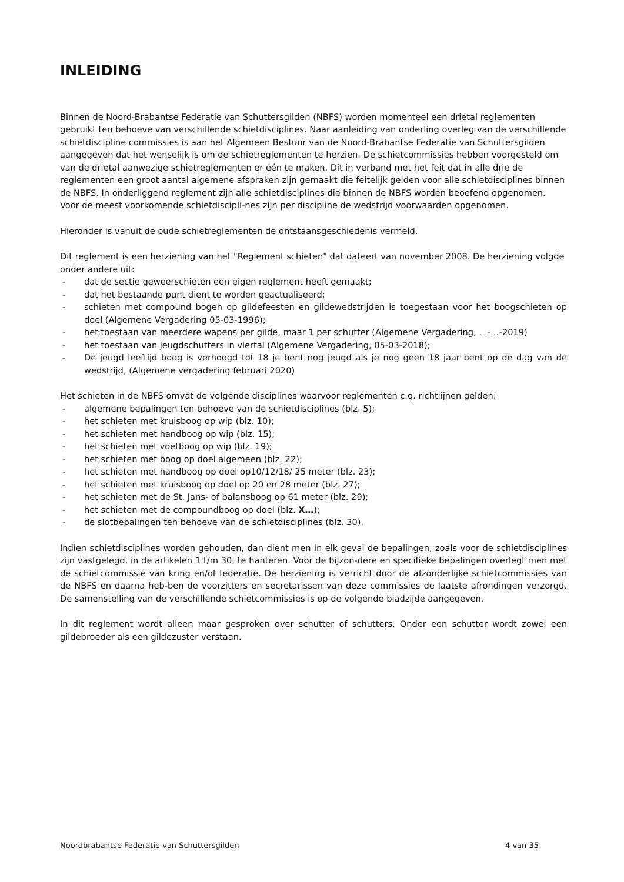INLEIDING
Binnen de Noord-Brabantse Federatie van Schuttersgilden (NBFS) worden momenteel een drietal reglementen gebruikt ten behoeve van verschillende schietdisciplines. Naar aanleiding van onderling overleg van de verschillende schietdiscipline commissies is aan het Algemeen Bestuur van de Noord-Brabantse Federatie van Schuttersgilden aangegeven dat het wenselijk is om de schietreglementen te herzien. De schietcommissies hebben voorgesteld om van de drietal aanwezige schietreglementen er één te maken. Dit in verband met het feit dat in alle drie de reglementen een groot aantal algemene afspraken zijn gemaakt die feitelijk gelden voor alle schietdisciplines binnen de NBFS. In onderliggend reglement zijn alle schietdisciplines die binnen de NBFS worden beoefend opgenomen. Voor de meest voorkomende schietdiscipli-nes zijn per discipline de wedstrijd voorwaarden opgenomen.
Hieronder is vanuit de oude schietreglementen de ontstaansgeschiedenis vermeld.
Dit reglement is een herziening van het "Reglement schieten" dat dateert van november 2008. De herziening volgde onder andere uit:
- dat de sectie geweerschieten een eigen reglement heeft gemaakt;
- dat het bestaande punt dient te worden geactualiseerd;
- schieten met compound bogen op gildefeesten en gildewedstrijden is toegestaan voor het boogschieten op doel (Algemene Vergadering 05-03-1996);
- het toestaan van meerdere wapens per gilde, maar 1 per schutter (Algemene Vergadering, …-…-2019)
- het toestaan van jeugdschutters in viertal (Algemene Vergadering, 05-03-2018);
- De jeugd leeftijd boog is verhoogd tot 18 je bent nog jeugd als je nog geen 18 jaar bent op de dag van de wedstrijd, (Algemene vergadering februari 2020)
Het schieten in de NBFS omvat de volgende disciplines waarvoor reglementen c.q. richtlijnen gelden:
- algemene bepalingen ten behoeve van de schietdisciplines (blz. 5);
- het schieten met kruisboog op wip (blz. 10);
- het schieten met handboog op wip (blz. 15);
- het schieten met voetboog op wip (blz. 19);
- het schieten met boog op doel algemeen (blz. 22);
- het schieten met handboog op doel op10/12/18/ 25 meter (blz. 23);
- het schieten met kruisboog op doel op 20 en 28 meter (blz. 27);
- het schieten met de St. Jans- of balansboog op 61 meter (blz. 29);
- het schieten met de compoundboog op doel (blz. X…);
- de slotbepalingen ten behoeve van de schietdisciplines (blz. 30).
Indien schietdisciplines worden gehouden, dan dient men in elk geval de bepalingen, zoals voor de schietdisciplines zijn vastgelegd, in de artikelen 1 t/m 30, te hanteren. Voor de bijzon-dere en specifieke bepalingen overlegt men met de schietcommissie van kring en/of federatie. De herziening is verricht door de afzonderlijke schietcommissies van de NBFS en daarna heb-ben de voorzitters en secretarissen van deze commissies de laatste afrondingen verzorgd. De samenstelling van de verschillende schietcommissies is op de volgende bladzijde aangegeven.
In dit reglement wordt alleen maar gesproken over schutter of schutters. Onder een schutter wordt zowel een gildebroeder als een gildezuster verstaan.
Noordbrabantse Federatie van Schuttersgilden 4 van 35